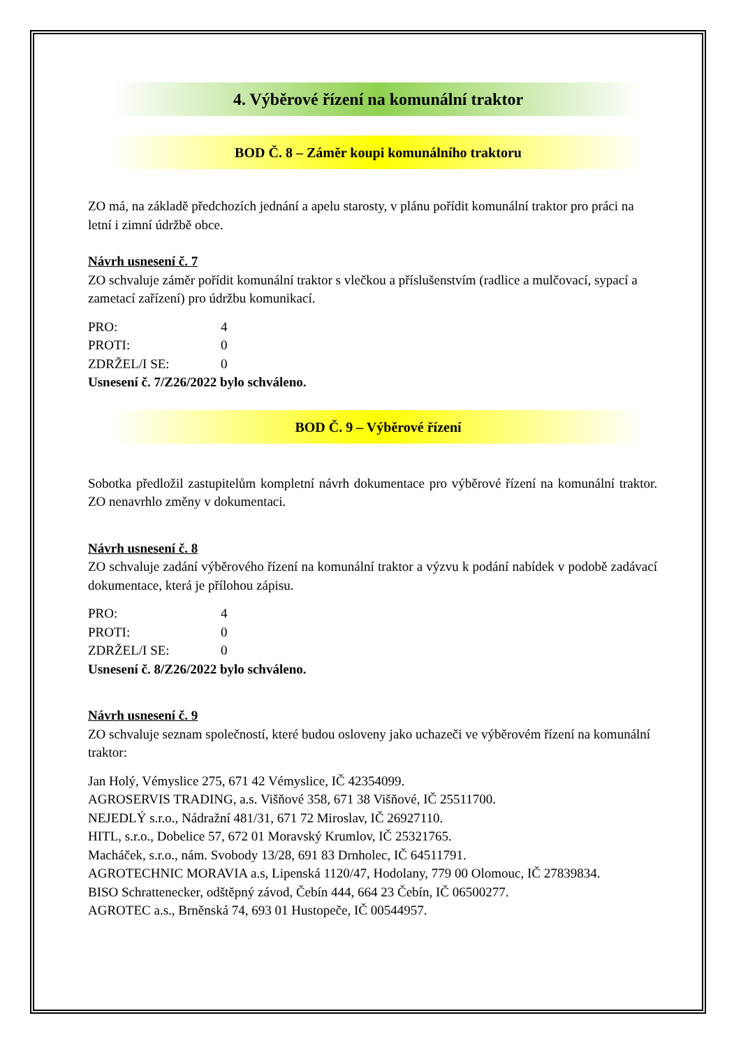4. Výběrové řízení na komunální traktor
BOD Č. 8 – Záměr koupi komunálního traktoru
ZO má, na základě předchozích jednání a apelu starosty, v plánu pořídit komunální traktor pro práci na letní i zimní údržbě obce.
Návrh usnesení č. 7
ZO schvaluje záměr pořídit komunální traktor s vlečkou a příslušenstvím (radlice a mulčovací, sypací a zametací zařízení) pro údržbu komunikací.
PRO: 4
PROTI: 0
ZDRŽEL/I SE: 0
Usnesení č. 7/Z26/2022 bylo schváleno.
BOD Č. 9 – Výběrové řízení
Sobotka předložil zastupitelům kompletní návrh dokumentace pro výběrové řízení na komunální traktor. ZO nenavrhlo změny v dokumentaci.
Návrh usnesení č. 8
ZO schvaluje zadání výběrového řízení na komunální traktor a výzvu k podání nabídek v podobě zadávací dokumentace, která je přílohou zápisu.
PRO: 4
PROTI: 0
ZDRŽEL/I SE: 0
Usnesení č. 8/Z26/2022 bylo schváleno.
Návrh usnesení č. 9
ZO schvaluje seznam společností, které budou osloveny jako uchazeči ve výběrovém řízení na komunální traktor:
Jan Holý, Vémyslice 275, 671 42 Vémyslice, IČ 42354099.
AGROSERVIS TRADING, a.s. Višňové 358, 671 38 Višňové, IČ 25511700.
NEJEDLÝ s.r.o., Nádražní 481/31, 671 72 Miroslav, IČ 26927110.
HITL, s.r.o., Dobelice 57, 672 01 Moravský Krumlov, IČ 25321765.
Macháček, s.r.o., nám. Svobody 13/28, 691 83 Drnholec, IČ 64511791.
AGROTECHNIC MORAVIA a.s, Lipenská 1120/47, Hodolany, 779 00 Olomouc, IČ 27839834.
BISO Schrattenecker, odštěpný závod, Čebín 444, 664 23 Čebín, IČ 06500277.
AGROTEC a.s., Brněnská 74, 693 01 Hustopeče, IČ 00544957.